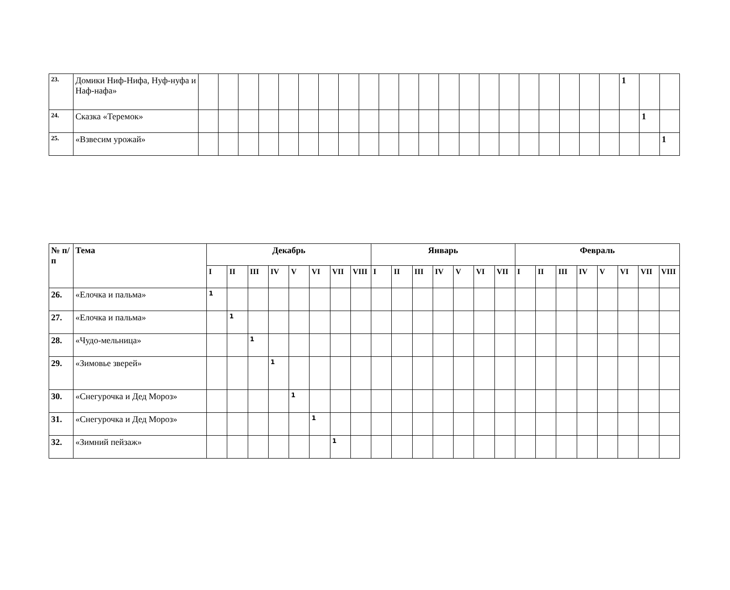| 23. | Домики Ниф-Нифа, Нуф-нуфа и Наф-нафа» | | | | | | | | | | | | | | | | | | | | | | 1 | | |
| 24. | Сказка «Теремок» | | | | | | | | | | | | | | | | | | | | | | | 1 | |
| 25. | «Взвесим урожай» | | | | | | | | | | | | | | | | | | | | | | | | 1 |
| № п/п | Тема | Декабрь | | | | | | | | Январь | | | | | | | Февраль | | | | | | | |
| --- | --- | --- | --- | --- | --- | --- | --- | --- | --- | --- | --- | --- | --- | --- | --- | --- | --- | --- | --- | --- | --- | --- | --- | --- |
| | | I | II | III | IV | V | VI | VII | VIII | I | II | III | IV | V | VI | VII | I | II | III | IV | V | VI | VII | VIII |
| 26. | «Елочка и пальма» | 1 | | | | | | | | | | | | | | | | | | | | | | |
| 27. | «Елочка и пальма» | | 1 | | | | | | | | | | | | | | | | | | | | | |
| 28. | «Чудо-мельница» | | | 1 | | | | | | | | | | | | | | | | | | | | |
| 29. | «Зимовье зверей» | | | | 1 | | | | | | | | | | | | | | | | | | | |
| 30. | «Снегурочка и Дед Мороз» | | | | | 1 | | | | | | | | | | | | | | | | | | |
| 31. | «Снегурочка и Дед Мороз» | | | | | | 1 | | | | | | | | | | | | | | | | | |
| 32. | «Зимний пейзаж» | | | | | | | 1 | | | | | | | | | | | | | | | | |